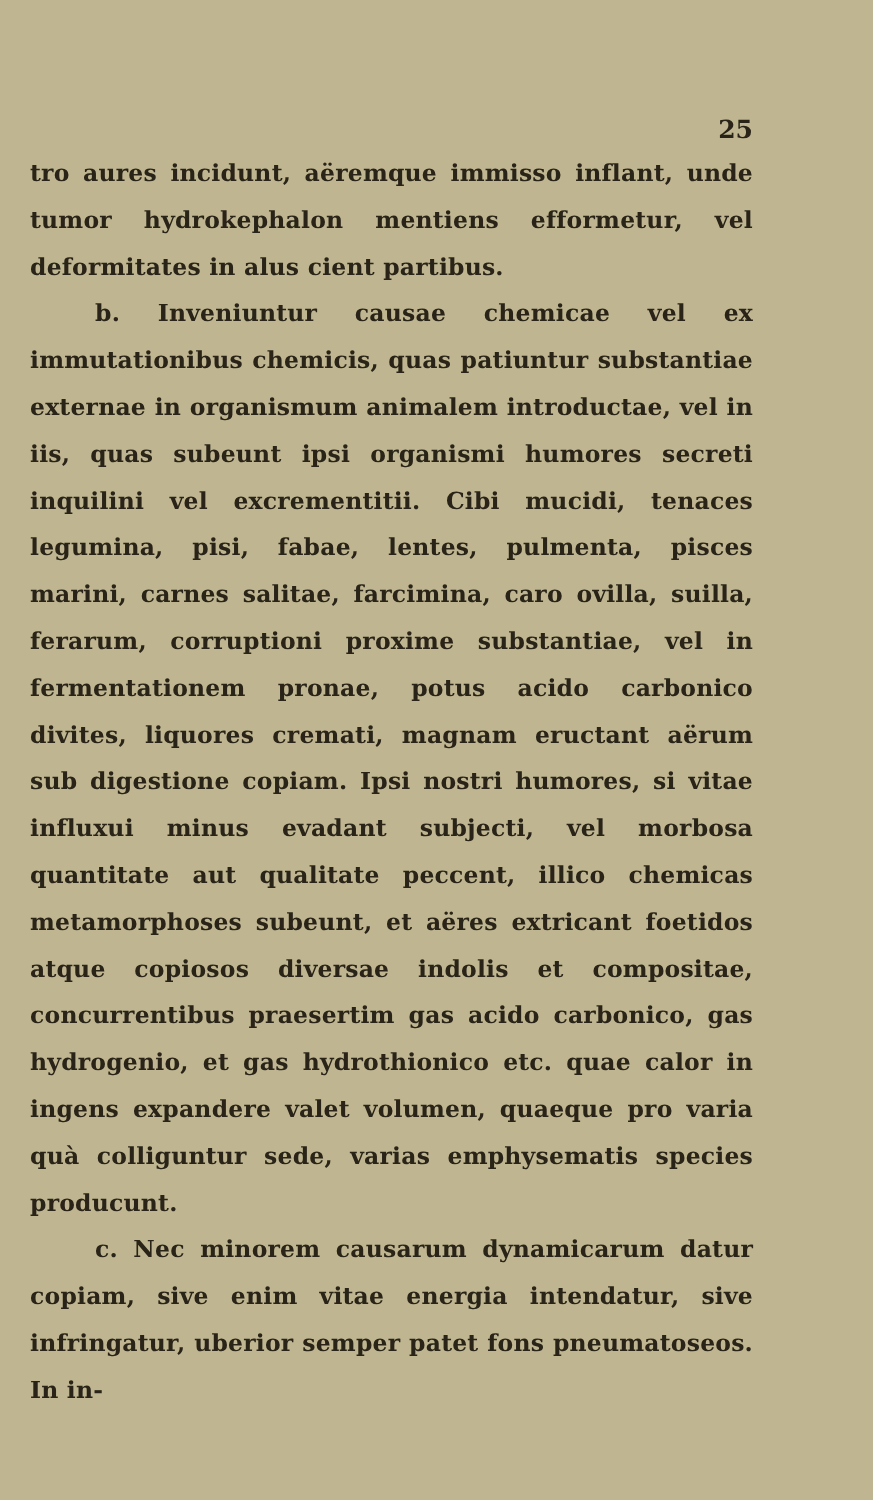25
tro aures incidunt, aëremque immisso inflant, unde tumor hydrokephalon mentiens efformetur, vel deformitates in alus cient partibus.
b. Inveniuntur causae chemicae vel ex immutationibus chemicis, quas patiuntur substantiae externae in organismum animalem introductae, vel in iis, quas subeunt ipsi organismi humores secreti inquilini vel excrementitii. Cibi mucidi, tenaces legumina, pisi, fabae, lentes, pulmenta, pisces marini, carnes salitae, farcimina, caro ovilla, suilla, ferarum, corruptioni proxime substantiae, vel in fermentationem pronae, potus acido carbonico divites, liquores cremati, magnam eructant aërum sub digestione copiam. Ipsi nostri humores, si vitae influxui minus evadant subjecti, vel morbosa quantitate aut qualitate peccent, illico chemicas metamorphoses subeunt, et aëres extricant foetidos atque copiosos diversae indolis et compositae, concurrentibus praesertim gas acido carbonico, gas hydrogenio, et gas hydrothionico etc. quae calor in ingens expandere valet volumen, quaeque pro varia quà colliguntur sede, varias emphysematis species producunt.
c. Nec minorem causarum dynamicarum datur copiam, sive enim vitae energia intendatur, sive infringatur, uberior semper patet fons pneumatoseos. In in-